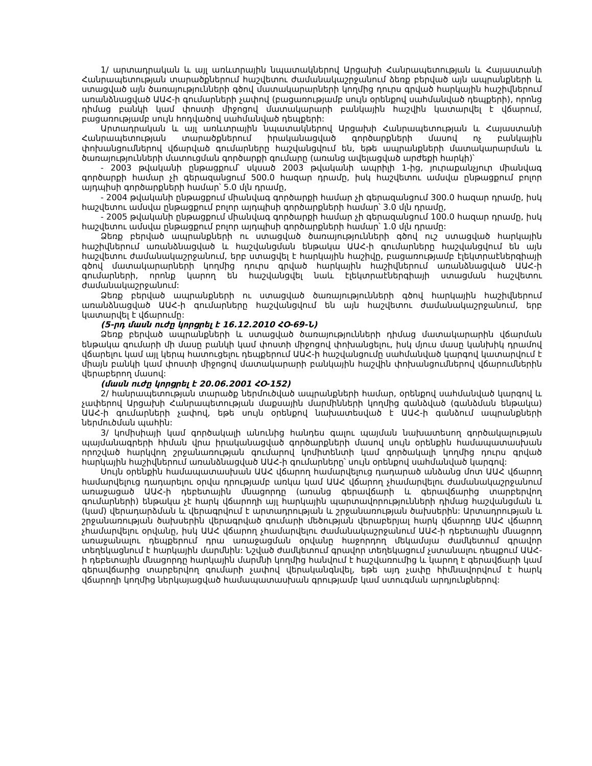1/ արտադրական և այլ առևտրային նպատակներով Արցախի Հանրապետության և Հայաստանի Հանրապետության տարածքներում հաշվետու ժամանակաշրջանում ձեռք բերված այն ապրանքների և ստացված այն ծառայությունների գծով մատակարարների կողմից դուրս գրված հարկային հաշիվներում առանձնացված ԱԱՀ-ի գումարների չափով (բացառությամբ սույն օրենքով սահմանված դեպքերի), որոնց դիմաց բանկի կամ փոստի միջոցով մատակարարի բանկային հաշվին կատարվել է վճարում, բացառությամբ սույն հոդվածով սահմանված դեպքերի:
Արտադրական և այլ առևտրային նպատակներով Արցախի Հանրապետության և Հայաստանի Հանրապետության տարածքներում իրականացված գործարքների մասով ոչ բանկային փոխանցումներով վճարված գումարները հաշվանցվում են, եթե ապրանքների մատակարարման և ծառայությունների մատուցման գործարքի գումարը (առանց ավելացված արժեքի հարկի)՝
- 2003 թվականի ընթացքում՝ սկսած 2003 թվականի ապրիլի 1-ից, յուրաքանչյուր միանվագ գործարքի համար չի գերազանցում 500.0 հազար դրամը, իսկ հաշվետու ամսվա ընթացքում բոլոր այդպիսի գործարքների համար՝ 5.0 մլն դրամը,
- 2004 թվականի ընթացքում միանվագ գործարքի համար չի գերազանցում 300.0 հազար դրամը, իսկ հաշվետու ամսվա ընթացքում բոլոր այդպիսի գործարքների համար՝ 3.0 մլն դրամը,
- 2005 թվականի ընթացքում միանվագ գործարքի համար չի գերազանցում 100.0 հազար դրամը, իսկ հաշվետու ամսվա ընթացքում բոլոր այդպիսի գործարքների համար՝ 1.0 մլն դրամը:
Ձեռք բերված ապրանքների ու ստացված ծառայությունների գծով ուշ ստացված հարկային հաշիվներում առանձնացված և հաշվանցման ենթակա ԱԱՀ-ի գումարները հաշվանցվում են այն հաշվետու ժամանակաշրջանում, երբ ստացվել է հարկային հաշիվը, բացառությամբ էլեկտրաէներգիայի գծով մատակարարների կողմից դուրս գրված հարկային հաշիվներում առանձնացված ԱԱՀ-ի գումարների, որոնք կարող են հաշվանցվել նաև էլեկտրաէներգիայի ստացման հաշվետու ժամանակաշրջանում:
Ձեռք բերված ապրանքների ու ստացված ծառայությունների գծով հարկային հաշիվներում առանձնացված ԱԱՀ-ի գումարները հաշվանցվում են այն հաշվետու ժամանակաշրջանում, երբ կատարվել է վճարումը:
(5-րդ մասն ուժը կորցրել է 16.12.2010 ՀՕ-69-Ն)
Ձեռք բերված ապրանքների և ստացված ծառայությունների դիմաց մատակարարին վճարման ենթակա գումարի մի մասը բանկի կամ փոստի միջոցով փոխանցելու, իսկ մյուս մասը կանխիկ դրամով վճարելու կամ այլ կերպ հատուցելու դեպքերում ԱԱՀ-ի հաշվանցումը սահմանված կարգով կատարվում է միայն բանկի կամ փոստի միջոցով մատակարարի բանկային հաշվին փոխանցումներով վճարումներին վերաբերող մասով:
(մասն ուժը կորցրել է 20.06.2001 ՀՕ-152)
2/ հանրապետության տարածք ներմուծված ապրանքների համար, օրենքով սահմանված կարգով և չափերով Արցախի Հանրապետության մաքսային մարմինների կողմից գանձված (գանձման ենթակա) ԱԱՀ-ի գումարների չափով, եթե սույն օրենքով նախատեսված է ԱԱՀ-ի գանձում ապրանքների ներմուծման պահին:
3/ կոմիսիայի կամ գործակալի անունից հանդես գալու պայման նախատեսող գործակալության պայմանագրերի հիման վրա իրականացված գործարքների մասով սույն օրենքին համապատասխան որոշված հարկվող շրջանառության գումարով կոմիտենտի կամ գործակալի կողմից դուրս գրված հարկային հաշիվներում առանձնացված ԱԱՀ-ի գումարները՝ սույն օրենքով սահմանված կարգով:
Սույն օրենքին համապատասխան ԱԱՀ վճարող համարվելուց դադարած անձանց մոտ ԱԱՀ վճարող համարվելուց դադարելու օրվա դրությամբ առկա կամ ԱԱՀ վճարող չհամարվելու ժամանակաշրջանում առաջացած ԱԱՀ-ի դեբետային մնացորդը (առանց գերավճարի և գերավճարից տարբերվող գումարների) ենթակա չէ հարկ վճարողի այլ հարկային պարտավորությունների դիմաց հաշվանցման և (կամ) վերադարձման և վերագրվում է արտադրության և շրջանառության ծախսերին: Արտադրության և շրջանառության ծախսերին վերագրված գումարի մեծության վերաբերյալ հարկ վճարողը ԱԱՀ վճարող չհամարվելու օրվանը, իսկ ԱԱՀ վճարող չհամարվելու ժամանակաշրջանում ԱԱՀ-ի դեբետային մնացորդ առաջանալու դեպքերում դրա առաջացման օրվանը հաջորդող մեկամսյա ժամկետում գրավոր տեղեկացնում է հարկային մարմնին: Նշված ժամկետում գրավոր տեղեկացում չստանալու դեպքում ԱԱՀ-ի դեբետային մնացորդը հարկային մարմնի կողմից հանվում է հաշվառումից և կարող է գերավճարի կամ գերավճարից տարբերվող գումարի չափով վերականգնվել, եթե այդ չափը հիմնավորվում է հարկ վճարողի կողմից ներկայացված համապատասխան գրությամբ կամ ստուգման արդյունքներով: